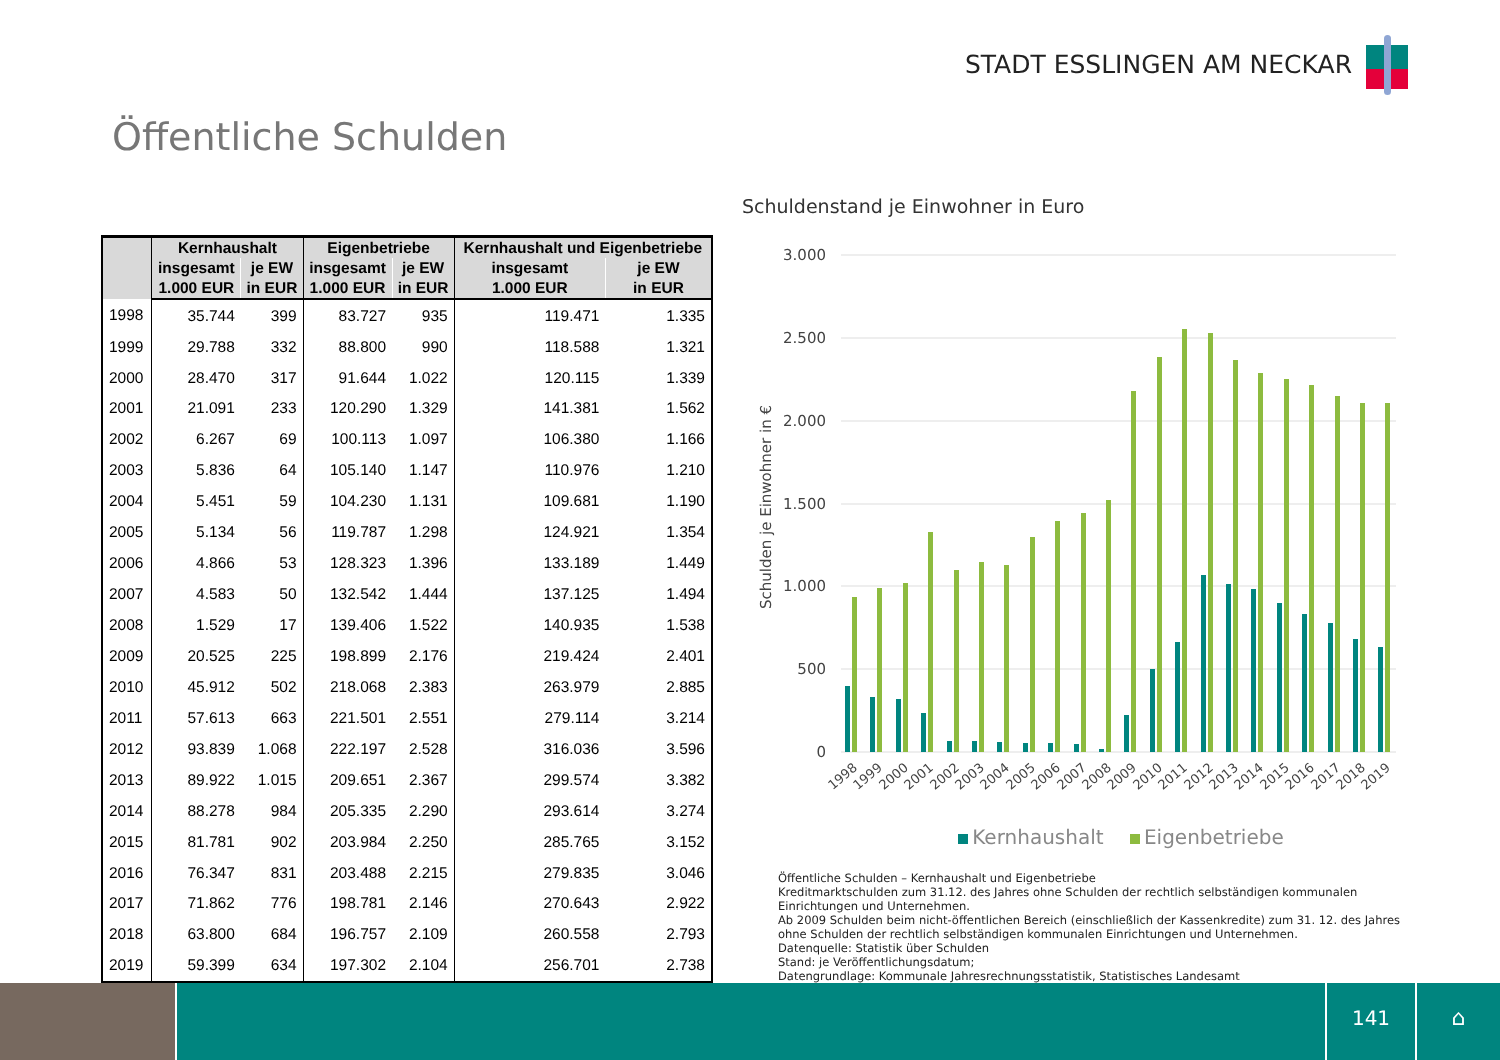STADT ESSLINGEN AM NECKAR
Öffentliche Schulden
| | Kernhaushalt | | Eigenbetriebe | | Kernhaushalt und Eigenbetriebe | |
| --- | --- | --- | --- | --- | --- | --- |
| | insgesamt | je EW | insgesamt | je EW | insgesamt | je EW |
| | 1.000 EUR | in EUR | 1.000 EUR | in EUR | 1.000 EUR | in EUR |
| 1998 | 35.744 | 399 | 83.727 | 935 | 119.471 | 1.335 |
| 1999 | 29.788 | 332 | 88.800 | 990 | 118.588 | 1.321 |
| 2000 | 28.470 | 317 | 91.644 | 1.022 | 120.115 | 1.339 |
| 2001 | 21.091 | 233 | 120.290 | 1.329 | 141.381 | 1.562 |
| 2002 | 6.267 | 69 | 100.113 | 1.097 | 106.380 | 1.166 |
| 2003 | 5.836 | 64 | 105.140 | 1.147 | 110.976 | 1.210 |
| 2004 | 5.451 | 59 | 104.230 | 1.131 | 109.681 | 1.190 |
| 2005 | 5.134 | 56 | 119.787 | 1.298 | 124.921 | 1.354 |
| 2006 | 4.866 | 53 | 128.323 | 1.396 | 133.189 | 1.449 |
| 2007 | 4.583 | 50 | 132.542 | 1.444 | 137.125 | 1.494 |
| 2008 | 1.529 | 17 | 139.406 | 1.522 | 140.935 | 1.538 |
| 2009 | 20.525 | 225 | 198.899 | 2.176 | 219.424 | 2.401 |
| 2010 | 45.912 | 502 | 218.068 | 2.383 | 263.979 | 2.885 |
| 2011 | 57.613 | 663 | 221.501 | 2.551 | 279.114 | 3.214 |
| 2012 | 93.839 | 1.068 | 222.197 | 2.528 | 316.036 | 3.596 |
| 2013 | 89.922 | 1.015 | 209.651 | 2.367 | 299.574 | 3.382 |
| 2014 | 88.278 | 984 | 205.335 | 2.290 | 293.614 | 3.274 |
| 2015 | 81.781 | 902 | 203.984 | 2.250 | 285.765 | 3.152 |
| 2016 | 76.347 | 831 | 203.488 | 2.215 | 279.835 | 3.046 |
| 2017 | 71.862 | 776 | 198.781 | 2.146 | 270.643 | 2.922 |
| 2018 | 63.800 | 684 | 196.757 | 2.109 | 260.558 | 2.793 |
| 2019 | 59.399 | 634 | 197.302 | 2.104 | 256.701 | 2.738 |
Schuldenstand je Einwohner in Euro
0
500
1.000
1.500
2.000
2.500
3.000
Schulden je Einwohner in €
1998
1999
2000
2001
2002
2003
2004
2005
2006
2007
2008
2009
2010
2011
2012
2013
2014
2015
2016
2017
2018
2019
Kernhaushalt Eigenbetriebe
Öffentliche Schulden – Kernhaushalt und Eigenbetriebe
Kreditmarktschulden zum 31.12. des Jahres ohne Schulden der rechtlich selbständigen kommunalen Einrichtungen und Unternehmen.
Ab 2009 Schulden beim nicht-öffentlichen Bereich (einschließlich der Kassenkredite) zum 31. 12. des Jahres ohne Schulden der rechtlich selbständigen kommunalen Einrichtungen und Unternehmen.
Datenquelle: Statistik über Schulden
Stand: je Veröffentlichungsdatum;
Datengrundlage: Kommunale Jahresrechnungsstatistik, Statistisches Landesamt
141 ⌂